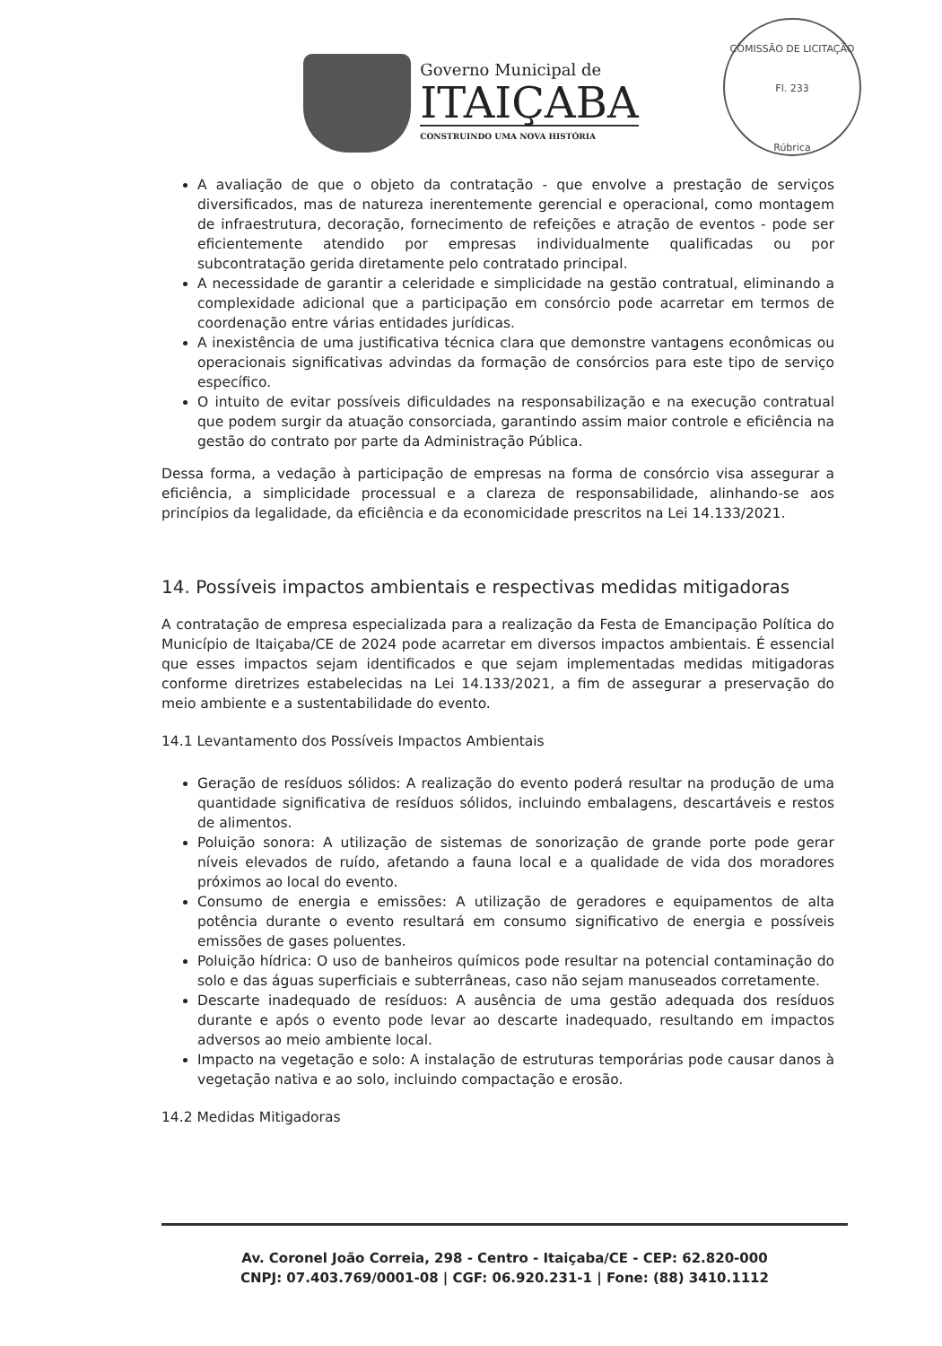Governo Municipal de
ITAIÇABA
CONSTRUINDO UMA NOVA HISTÓRIA
COMISSÃO DE LICITAÇÃO
Fl. 233
Rúbrica
A avaliação de que o objeto da contratação - que envolve a prestação de serviços diversificados, mas de natureza inerentemente gerencial e operacional, como montagem de infraestrutura, decoração, fornecimento de refeições e atração de eventos - pode ser eficientemente atendido por empresas individualmente qualificadas ou por subcontratação gerida diretamente pelo contratado principal.
A necessidade de garantir a celeridade e simplicidade na gestão contratual, eliminando a complexidade adicional que a participação em consórcio pode acarretar em termos de coordenação entre várias entidades jurídicas.
A inexistência de uma justificativa técnica clara que demonstre vantagens econômicas ou operacionais significativas advindas da formação de consórcios para este tipo de serviço específico.
O intuito de evitar possíveis dificuldades na responsabilização e na execução contratual que podem surgir da atuação consorciada, garantindo assim maior controle e eficiência na gestão do contrato por parte da Administração Pública.
Dessa forma, a vedação à participação de empresas na forma de consórcio visa assegurar a eficiência, a simplicidade processual e a clareza de responsabilidade, alinhando-se aos princípios da legalidade, da eficiência e da economicidade prescritos na Lei 14.133/2021.
14. Possíveis impactos ambientais e respectivas medidas mitigadoras
A contratação de empresa especializada para a realização da Festa de Emancipação Política do Município de Itaiçaba/CE de 2024 pode acarretar em diversos impactos ambientais. É essencial que esses impactos sejam identificados e que sejam implementadas medidas mitigadoras conforme diretrizes estabelecidas na Lei 14.133/2021, a fim de assegurar a preservação do meio ambiente e a sustentabilidade do evento.
14.1 Levantamento dos Possíveis Impactos Ambientais
Geração de resíduos sólidos: A realização do evento poderá resultar na produção de uma quantidade significativa de resíduos sólidos, incluindo embalagens, descartáveis e restos de alimentos.
Poluição sonora: A utilização de sistemas de sonorização de grande porte pode gerar níveis elevados de ruído, afetando a fauna local e a qualidade de vida dos moradores próximos ao local do evento.
Consumo de energia e emissões: A utilização de geradores e equipamentos de alta potência durante o evento resultará em consumo significativo de energia e possíveis emissões de gases poluentes.
Poluição hídrica: O uso de banheiros químicos pode resultar na potencial contaminação do solo e das águas superficiais e subterrâneas, caso não sejam manuseados corretamente.
Descarte inadequado de resíduos: A ausência de uma gestão adequada dos resíduos durante e após o evento pode levar ao descarte inadequado, resultando em impactos adversos ao meio ambiente local.
Impacto na vegetação e solo: A instalação de estruturas temporárias pode causar danos à vegetação nativa e ao solo, incluindo compactação e erosão.
14.2 Medidas Mitigadoras
Av. Coronel João Correia, 298 - Centro - Itaiçaba/CE - CEP: 62.820-000
CNPJ: 07.403.769/0001-08 | CGF: 06.920.231-1 | Fone: (88) 3410.1112